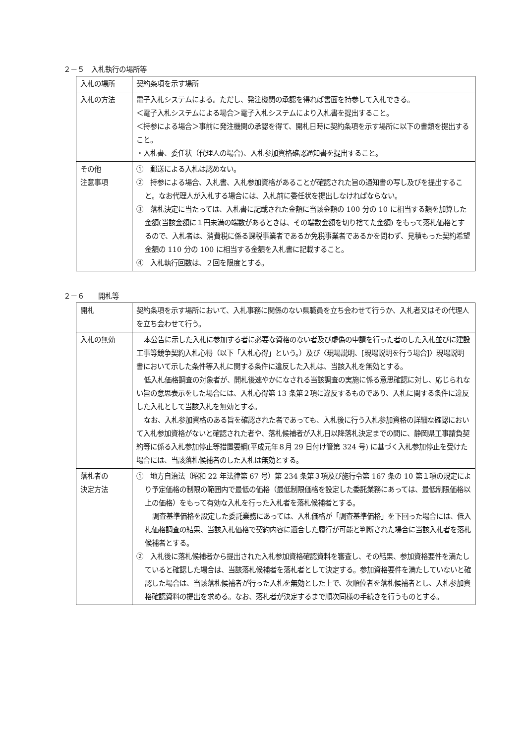２－５　入札執行の場所等
| 入札の場所 | 契約条項を示す場所 |
| 入札の方法 | 電子入札システムによる。ただし、発注機関の承認を得れば書面を持参して入札できる。 ＜電子入札システムによる場合＞電子入札システムにより入札書を提出すること。 ＜持参による場合＞事前に発注機関の承認を得て、開札日時に契約条項を示す場所に以下の書類を提出すること。 ・入札書、委任状（代理人の場合)、入札参加資格確認通知書を提出すること。 |
| その他 注意事項 | ① 郵送による入札は認めない。 ② 持参による場合、入札書、入札参加資格があることが確認された旨の通知書の写し及びを提出すること。なお代理人が入札する場合には、入札前に委任状を提出しなければならない。 ③ 落札決定に当たっては、入札書に記載された金額に当該金額の 100 分の 10 に相当する額を加算した金額(当該金額に１円未満の端数があるときは、その端数金額を切り捨てた金額) をもって落札価格とするので、入札者は、消費税に係る課税事業者であるか免税事業者であるかを問わず、見積もった契約希望金額の 110 分の 100 に相当する金額を入札書に記載すること。 ④ 入札執行回数は、２回を限度とする。 |
２－６　　開札等
| 開札 | 契約条項を示す場所において、入札事務に関係のない県職員を立ち会わせて行うか、入札者又はその代理人を立ち会わせて行う。 |
| 入札の無効 | 本公告に示した入札に参加する者に必要な資格のない者及び虚偽の申請を行った者のした入札並びに建設工事等競争契約入札心得（以下「入札心得」という。）及び〈現場説明、[現場説明を行う場合]〉現場説明書において示した条件等入札に関する条件に違反した入札は、当該入札を無効とする。 低入札価格調査の対象者が、開札後速やかになされる当該調査の実施に係る意思確認に対し、応じられない旨の意思表示をした場合には、入札心得第 13 条第２項に違反するものであり、入札に関する条件に違反した入札として当該入札を無効とする。 なお、入札参加資格のある旨を確認された者であっても、入札後に行う入札参加資格の詳細な確認において入札参加資格がないと確認された者や、落札候補者が入札日以降落札決定までの間に、静岡県工事請負契約等に係る入札参加停止等措置要綱(平成元年８月 29 日付け管第 324 号) に基づく入札参加停止を受けた場合には、当該落札候補者のした入札は無効とする。 |
| 落札者の 決定方法 | ① 地方自治法（昭和 22 年法律第 67 号）第 234 条第３項及び施行令第 167 条の 10 第１項の規定により予定価格の制限の範囲内で最低の価格（最低制限価格を設定した委託業務にあっては、最低制限価格以上の価格）をもって有効な入札を行った入札者を落札候補者とする。 調査基準価格を設定した委託業務にあっては、入札価格が「調査基準価格」を下回った場合には、低入札価格調査の結果、当該入札価格で契約内容に適合した履行が可能と判断された場合に当該入札者を落札候補者とする。 ② 入札後に落札候補者から提出された入札参加資格確認資料を審査し、その結果、参加資格要件を満たしていると確認した場合は、当該落札候補者を落札者として決定する。参加資格要件を満たしていないと確認した場合は、当該落札候補者が行った入札を無効とした上で、次順位者を落札候補者とし、入札参加資格確認資料の提出を求める。なお、落札者が決定するまで順次同様の手続きを行うものとする。 |